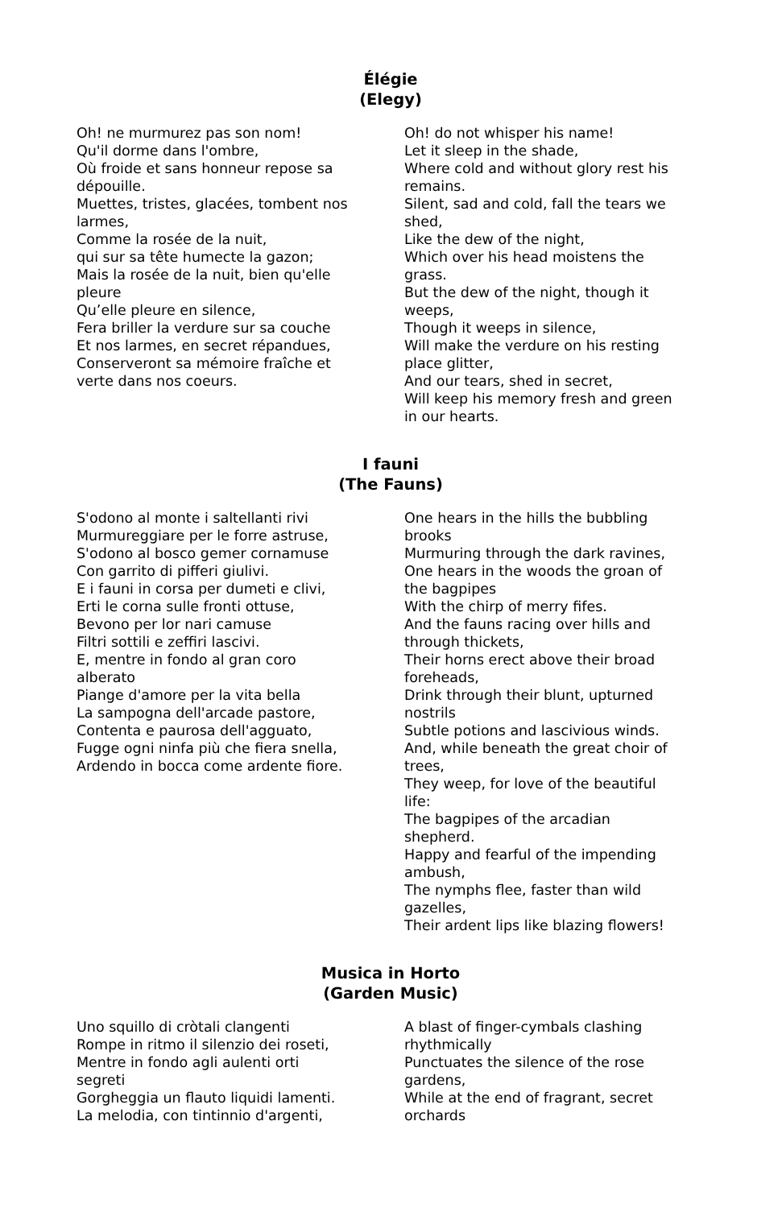Élégie
(Elegy)
Oh! ne murmurez pas son nom!
Qu'il dorme dans l'ombre,
Où froide et sans honneur repose sa dépouille.
Muettes, tristes, glacées, tombent nos larmes,
Comme la rosée de la nuit,
qui sur sa tête humecte la gazon;
Mais la rosée de la nuit, bien qu'elle pleure
Qu’elle pleure en silence,
Fera briller la verdure sur sa couche
Et nos larmes, en secret répandues,
Conserveront sa mémoire fraîche et verte dans nos coeurs.
Oh! do not whisper his name!
Let it sleep in the shade,
Where cold and without glory rest his remains.
Silent, sad and cold, fall the tears we shed,
Like the dew of the night,
Which over his head moistens the grass.
But the dew of the night, though it weeps,
Though it weeps in silence,
Will make the verdure on his resting place glitter,
And our tears, shed in secret,
Will keep his memory fresh and green in our hearts.
I fauni
(The Fauns)
S'odono al monte i saltellanti rivi
Murmureggiare per le forre astruse,
S'odono al bosco gemer cornamuse
Con garrito di pifferi giulivi.
E i fauni in corsa per dumeti e clivi,
Erti le corna sulle fronti ottuse,
Bevono per lor nari camuse
Filtri sottili e zeffiri lascivi.
E, mentre in fondo al gran coro alberato
Piange d'amore per la vita bella
La sampogna dell'arcade pastore,
Contenta e paurosa dell'agguato,
Fugge ogni ninfa più che fiera snella,
Ardendo in bocca come ardente fiore.
One hears in the hills the bubbling brooks
Murmuring through the dark ravines,
One hears in the woods the groan of the bagpipes
With the chirp of merry fifes.
And the fauns racing over hills and through thickets,
Their horns erect above their broad foreheads,
Drink through their blunt, upturned nostrils
Subtle potions and lascivious winds.
And, while beneath the great choir of trees,
They weep, for love of the beautiful life:
The bagpipes of the arcadian shepherd.
Happy and fearful of the impending ambush,
The nymphs flee, faster than wild gazelles,
Their ardent lips like blazing flowers!
Musica in Horto
(Garden Music)
Uno squillo di cròtali clangenti
Rompe in ritmo il silenzio dei roseti,
Mentre in fondo agli aulenti orti segreti
Gorgheggia un flauto liquidi lamenti.
La melodia, con tintinnio d'argenti,
A blast of finger-cymbals clashing rhythmically
Punctuates the silence of the rose gardens,
While at the end of fragrant, secret orchards